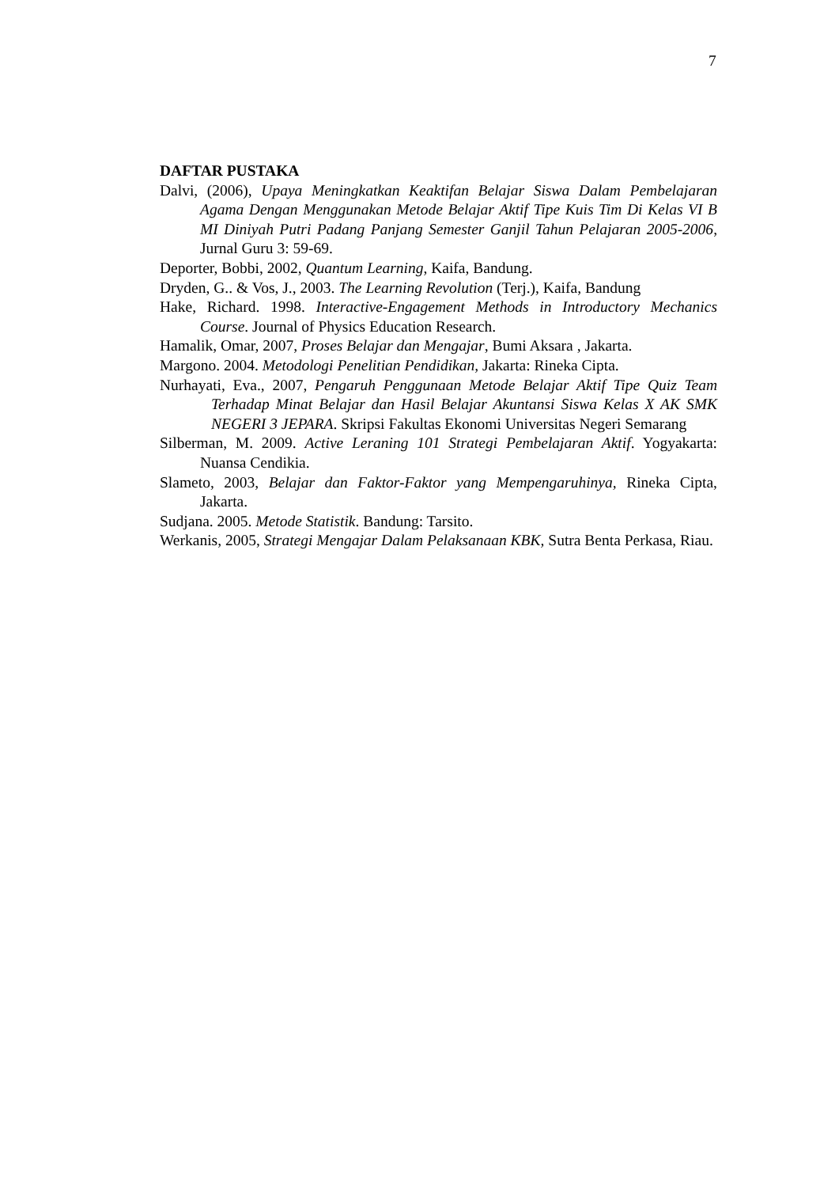7
DAFTAR PUSTAKA
Dalvi, (2006), Upaya Meningkatkan Keaktifan Belajar Siswa Dalam Pembelajaran Agama Dengan Menggunakan Metode Belajar Aktif Tipe Kuis Tim Di Kelas VI B MI Diniyah Putri Padang Panjang Semester Ganjil Tahun Pelajaran 2005-2006, Jurnal Guru 3: 59-69.
Deporter, Bobbi, 2002, Quantum Learning, Kaifa, Bandung.
Dryden, G.. & Vos, J., 2003. The Learning Revolution (Terj.), Kaifa, Bandung
Hake, Richard. 1998. Interactive-Engagement Methods in Introductory Mechanics Course. Journal of Physics Education Research.
Hamalik, Omar, 2007, Proses Belajar dan Mengajar, Bumi Aksara , Jakarta.
Margono. 2004. Metodologi Penelitian Pendidikan, Jakarta: Rineka Cipta.
Nurhayati, Eva., 2007, Pengaruh Penggunaan Metode Belajar Aktif Tipe Quiz Team Terhadap Minat Belajar dan Hasil Belajar Akuntansi Siswa Kelas X AK SMK NEGERI 3 JEPARA. Skripsi Fakultas Ekonomi Universitas Negeri Semarang
Silberman, M. 2009. Active Leraning 101 Strategi Pembelajaran Aktif. Yogyakarta: Nuansa Cendikia.
Slameto, 2003, Belajar dan Faktor-Faktor yang Mempengaruhinya, Rineka Cipta, Jakarta.
Sudjana. 2005. Metode Statistik. Bandung: Tarsito.
Werkanis, 2005, Strategi Mengajar Dalam Pelaksanaan KBK, Sutra Benta Perkasa, Riau.